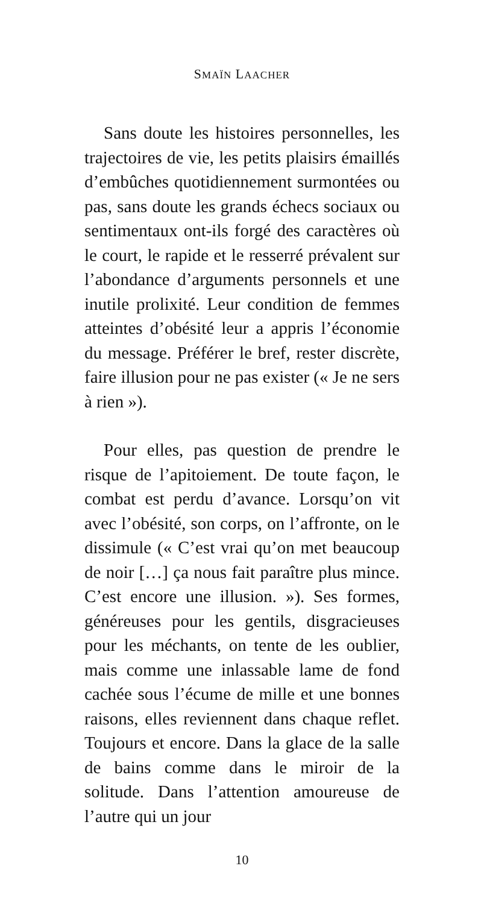SMAÏN LAACHER
Sans doute les histoires personnelles, les trajectoires de vie, les petits plaisirs émaillés d’embûches quotidiennement surmontées ou pas, sans doute les grands échecs sociaux ou sentimentaux ont-ils forgé des caractères où le court, le rapide et le resserré prévalent sur l’abondance d’arguments personnels et une inutile prolixité. Leur condition de femmes atteintes d’obésité leur a appris l’économie du message. Préférer le bref, rester discrète, faire illusion pour ne pas exister (« Je ne sers à rien »).
Pour elles, pas question de prendre le risque de l’apitoiement. De toute façon, le combat est perdu d’avance. Lorsqu’on vit avec l’obésité, son corps, on l’affronte, on le dissimule (« C’est vrai qu’on met beaucoup de noir […] ça nous fait paraître plus mince. C’est encore une illusion. »). Ses formes, généreuses pour les gentils, disgracieuses pour les méchants, on tente de les oublier, mais comme une inlassable lame de fond cachée sous l’écume de mille et une bonnes raisons, elles reviennent dans chaque reflet. Toujours et encore. Dans la glace de la salle de bains comme dans le miroir de la solitude. Dans l’attention amoureuse de l’autre qui un jour
10